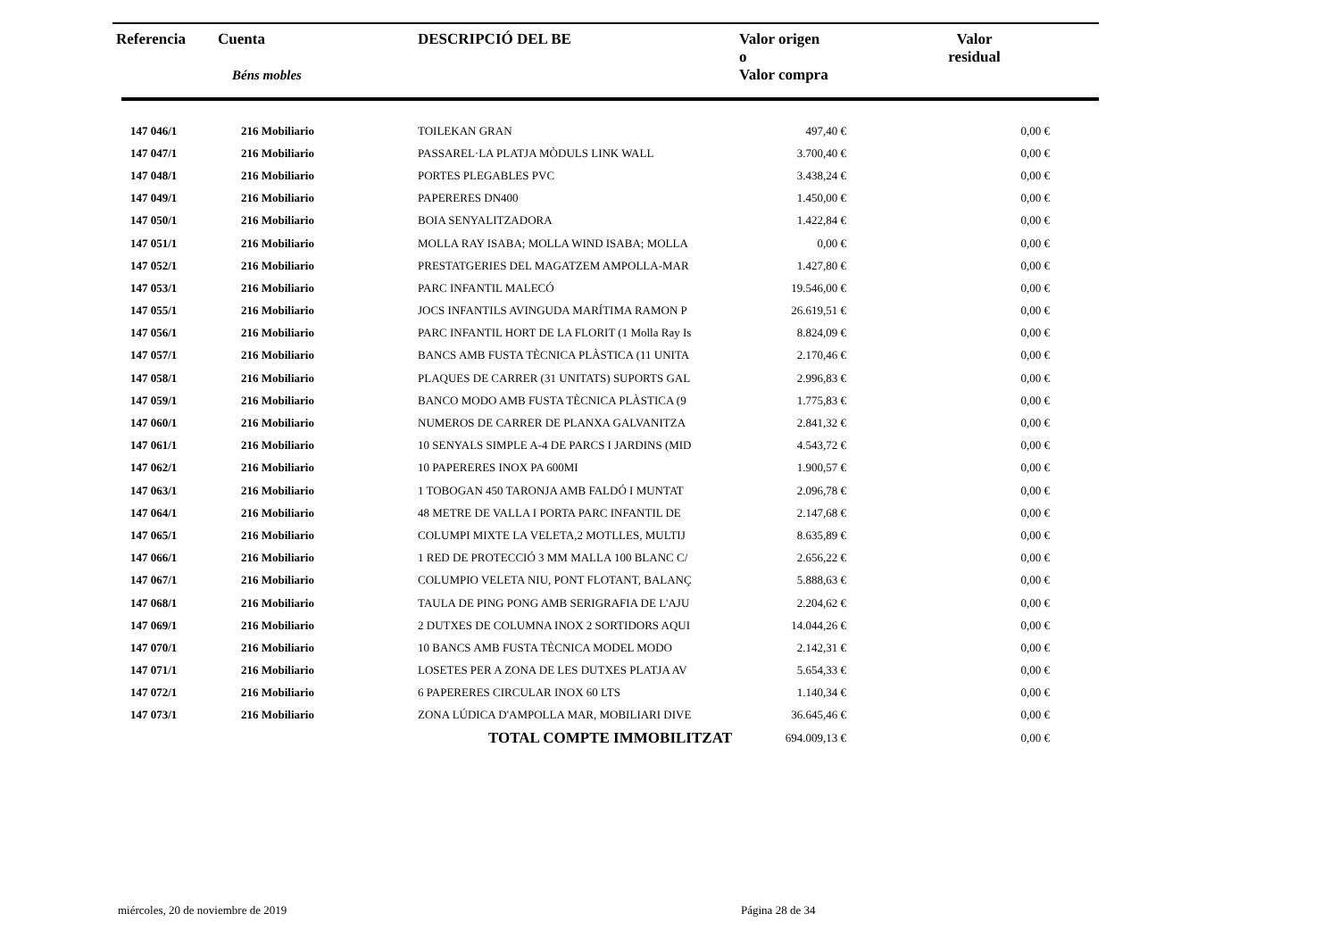| Referencia | Cuenta Béns mobles | DESCRIPCIÓ DEL BE | Valor origen o Valor compra | Valor residual |
| --- | --- | --- | --- | --- |
| 147 046/1 | 216 Mobiliario | TOILEKAN GRAN | 497,40 € | 0,00 € |
| 147 047/1 | 216 Mobiliario | PASSAREL·LA PLATJA MÒDULS LINK WALL | 3.700,40 € | 0,00 € |
| 147 048/1 | 216 Mobiliario | PORTES PLEGABLES PVC | 3.438,24 € | 0,00 € |
| 147 049/1 | 216 Mobiliario | PAPERERES DN400 | 1.450,00 € | 0,00 € |
| 147 050/1 | 216 Mobiliario | BOIA SENYALITZADORA | 1.422,84 € | 0,00 € |
| 147 051/1 | 216 Mobiliario | MOLLA RAY ISABA; MOLLA WIND ISABA; MOLLA | 0,00 € | 0,00 € |
| 147 052/1 | 216 Mobiliario | PRESTATGERIES DEL MAGATZEM AMPOLLA-MAR | 1.427,80 € | 0,00 € |
| 147 053/1 | 216 Mobiliario | PARC INFANTIL MALECÓ | 19.546,00 € | 0,00 € |
| 147 055/1 | 216 Mobiliario | JOCS INFANTILS AVINGUDA MARÍTIMA RAMON P | 26.619,51 € | 0,00 € |
| 147 056/1 | 216 Mobiliario | PARC INFANTIL HORT DE LA FLORIT (1 Molla Ray Is | 8.824,09 € | 0,00 € |
| 147 057/1 | 216 Mobiliario | BANCS AMB FUSTA TÈCNICA PLÀSTICA (11 UNITA | 2.170,46 € | 0,00 € |
| 147 058/1 | 216 Mobiliario | PLAQUES DE CARRER (31 UNITATS) SUPORTS GAL | 2.996,83 € | 0,00 € |
| 147 059/1 | 216 Mobiliario | BANCO MODO AMB FUSTA TÈCNICA PLÀSTICA (9 | 1.775,83 € | 0,00 € |
| 147 060/1 | 216 Mobiliario | NUMEROS DE CARRER DE PLANXA GALVANITZA | 2.841,32 € | 0,00 € |
| 147 061/1 | 216 Mobiliario | 10 SENYALS SIMPLE A-4 DE PARCS I JARDINS (MID | 4.543,72 € | 0,00 € |
| 147 062/1 | 216 Mobiliario | 10 PAPERERES INOX PA 600MI | 1.900,57 € | 0,00 € |
| 147 063/1 | 216 Mobiliario | 1 TOBOGAN 450 TARONJA AMB FALDÓ I MUNTAT | 2.096,78 € | 0,00 € |
| 147 064/1 | 216 Mobiliario | 48 METRE DE VALLA I PORTA PARC INFANTIL DE | 2.147,68 € | 0,00 € |
| 147 065/1 | 216 Mobiliario | COLUMPI MIXTE LA VELETA,2 MOTLLES, MULTIJ | 8.635,89 € | 0,00 € |
| 147 066/1 | 216 Mobiliario | 1 RED DE PROTECCIÓ 3 MM MALLA 100 BLANC C/ | 2.656,22 € | 0,00 € |
| 147 067/1 | 216 Mobiliario | COLUMPIO VELETA NIU, PONT FLOTANT, BALANÇ | 5.888,63 € | 0,00 € |
| 147 068/1 | 216 Mobiliario | TAULA DE PING PONG AMB SERIGRAFIA DE L'AJU | 2.204,62 € | 0,00 € |
| 147 069/1 | 216 Mobiliario | 2 DUTXES DE COLUMNA INOX 2 SORTIDORS AQUI | 14.044,26 € | 0,00 € |
| 147 070/1 | 216 Mobiliario | 10 BANCS AMB FUSTA TÈCNICA MODEL MODO | 2.142,31 € | 0,00 € |
| 147 071/1 | 216 Mobiliario | LOSETES PER A ZONA DE LES DUTXES PLATJA AV | 5.654,33 € | 0,00 € |
| 147 072/1 | 216 Mobiliario | 6 PAPERERES CIRCULAR INOX 60 LTS | 1.140,34 € | 0,00 € |
| 147 073/1 | 216 Mobiliario | ZONA LÚDICA D'AMPOLLA MAR, MOBILIARI DIVE | 36.645,46 € | 0,00 € |
| | | TOTAL COMPTE IMMOBILITZAT | 694.009,13 € | 0,00 € |
miércoles, 20 de noviembre de 2019
Página 28 de 34